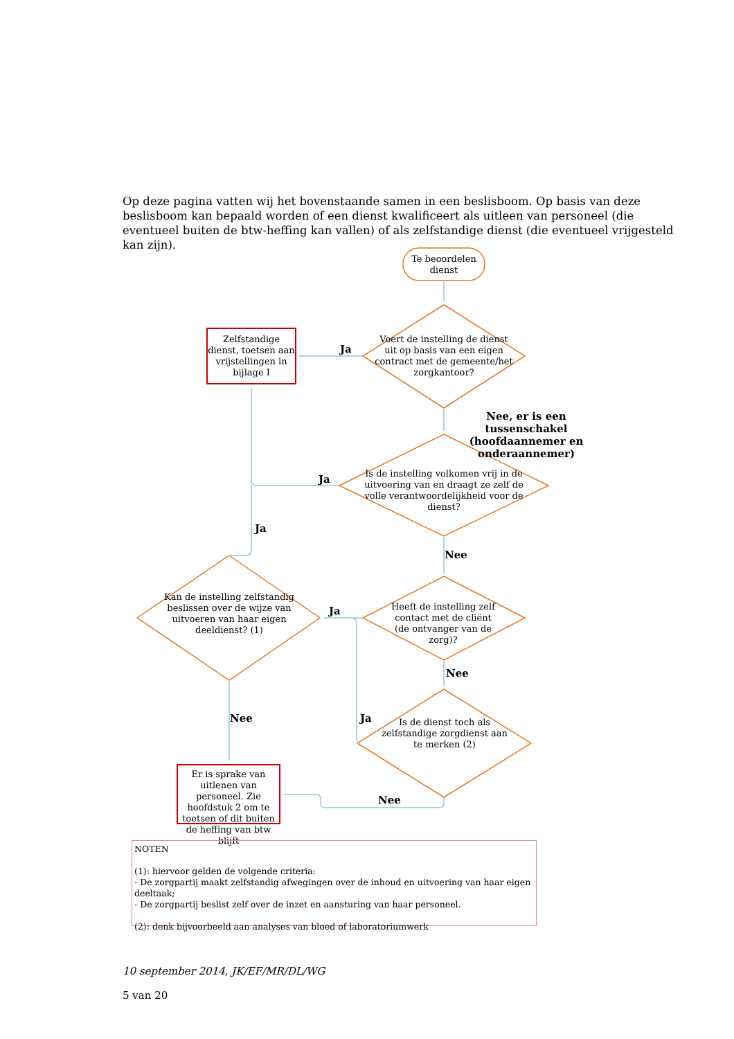Op deze pagina vatten wij het bovenstaande samen in een beslisboom. Op basis van deze beslisboom kan bepaald worden of een dienst kwalificeert als uitleen van personeel (die eventueel buiten de btw-heffing kan vallen) of als zelfstandige dienst (die eventueel vrijgesteld kan zijn).
Te beoordelen dienst
Voert de instelling de dienst uit op basis van een eigen contract met de gemeente/het zorgkantoor?
Zelfstandige dienst, toetsen aan vrijstellingen in bijlage I
Ja
Nee, er is een tussenschakel (hoofdaannemer en onderaannemer)
Ja
Is de instelling volkomen vrij in de uitvoering van en draagt ze zelf de volle verantwoordelijkheid voor de dienst?
Ja
Nee
Kan de instelling zelfstandig beslissen over de wijze van uitvoeren van haar eigen deeldienst? (1)
Ja
Heeft de instelling zelf contact met de cliënt (de ontvanger van de zorg)?
Nee
Nee Ja
Is de dienst toch als zelfstandige zorgdienst aan te merken (2)
Er is sprake van uitlenen van personeel. Zie hoofdstuk 2 om te toetsen of dit buiten de heffing van btw blijft
Nee
NOTEN
(1): hiervoor gelden de volgende criteria:
- De zorgpartij maakt zelfstandig afwegingen over de inhoud en uitvoering van haar eigen deeltaak;
- De zorgpartij beslist zelf over de inzet en aansturing van haar personeel.
(2): denk bijvoorbeeld aan analyses van bloed of laboratoriumwerk
10 september 2014, JK/EF/MR/DL/WG
5 van 20